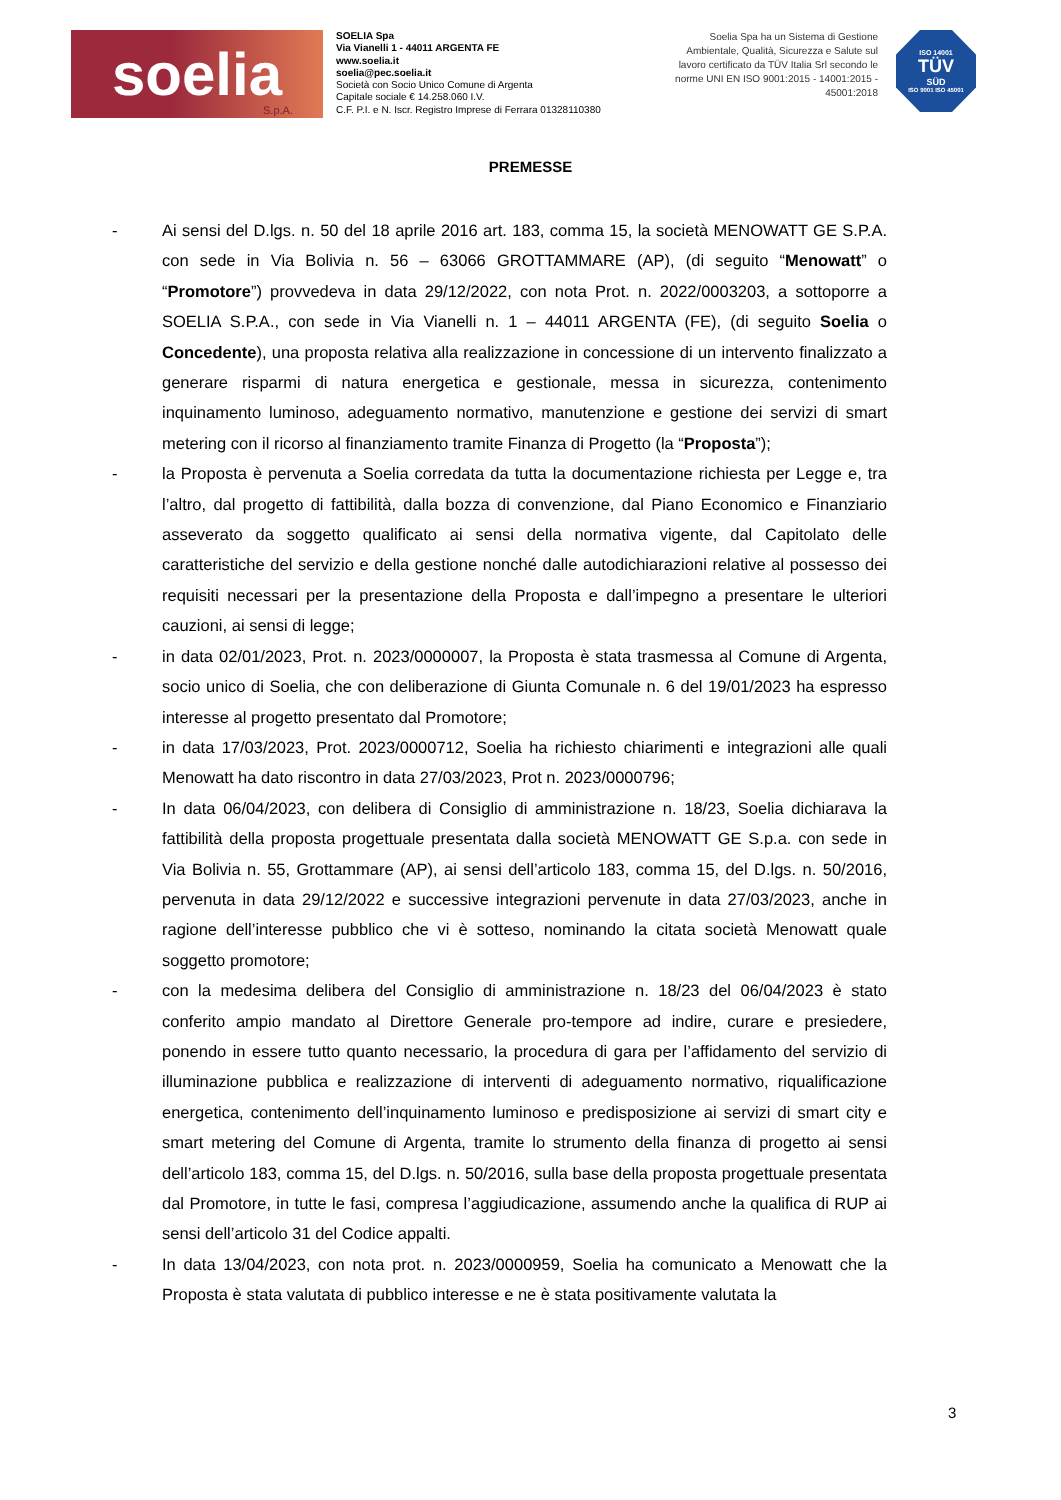soelia
S.p.A.
SOELIA Spa
Via Vianelli 1 - 44011 ARGENTA FE
www.soelia.it
soelia@pec.soelia.it
Società con Socio Unico Comune di Argenta
Capitale sociale € 14.258.060 I.V.
C.F. P.I. e N. Iscr. Registro Imprese di Ferrara 01328110380
Soelia Spa ha un Sistema di Gestione Ambientale, Qualità, Sicurezza e Salute sul lavoro certificato da TÜV Italia Srl secondo le norme UNI EN ISO 9001:2015 - 14001:2015 - 45001:2018
ISO 14001
TÜV
SÜD
ISO 9001 ISO 45001
PREMESSE
- Ai sensi del D.lgs. n. 50 del 18 aprile 2016 art. 183, comma 15, la società MENOWATT GE S.P.A. con sede in Via Bolivia n. 56 – 63066 GROTTAMMARE (AP), (di seguito “Menowatt” o “Promotore”) provvedeva in data 29/12/2022, con nota Prot. n. 2022/0003203, a sottoporre a SOELIA S.P.A., con sede in Via Vianelli n. 1 – 44011 ARGENTA (FE), (di seguito Soelia o Concedente), una proposta relativa alla realizzazione in concessione di un intervento finalizzato a generare risparmi di natura energetica e gestionale, messa in sicurezza, contenimento inquinamento luminoso, adeguamento normativo, manutenzione e gestione dei servizi di smart metering con il ricorso al finanziamento tramite Finanza di Progetto (la “Proposta”);
- la Proposta è pervenuta a Soelia corredata da tutta la documentazione richiesta per Legge e, tra l’altro, dal progetto di fattibilità, dalla bozza di convenzione, dal Piano Economico e Finanziario asseverato da soggetto qualificato ai sensi della normativa vigente, dal Capitolato delle caratteristiche del servizio e della gestione nonché dalle autodichiarazioni relative al possesso dei requisiti necessari per la presentazione della Proposta e dall’impegno a presentare le ulteriori cauzioni, ai sensi di legge;
- in data 02/01/2023, Prot. n. 2023/0000007, la Proposta è stata trasmessa al Comune di Argenta, socio unico di Soelia, che con deliberazione di Giunta Comunale n. 6 del 19/01/2023 ha espresso interesse al progetto presentato dal Promotore;
- in data 17/03/2023, Prot. 2023/0000712, Soelia ha richiesto chiarimenti e integrazioni alle quali Menowatt ha dato riscontro in data 27/03/2023, Prot n. 2023/0000796;
- In data 06/04/2023, con delibera di Consiglio di amministrazione n. 18/23, Soelia dichiarava la fattibilità della proposta progettuale presentata dalla società MENOWATT GE S.p.a. con sede in Via Bolivia n. 55, Grottammare (AP), ai sensi dell’articolo 183, comma 15, del D.lgs. n. 50/2016, pervenuta in data 29/12/2022 e successive integrazioni pervenute in data 27/03/2023, anche in ragione dell’interesse pubblico che vi è sotteso, nominando la citata società Menowatt quale soggetto promotore;
- con la medesima delibera del Consiglio di amministrazione n. 18/23 del 06/04/2023 è stato conferito ampio mandato al Direttore Generale pro-tempore ad indire, curare e presiedere, ponendo in essere tutto quanto necessario, la procedura di gara per l’affidamento del servizio di illuminazione pubblica e realizzazione di interventi di adeguamento normativo, riqualificazione energetica, contenimento dell’inquinamento luminoso e predisposizione ai servizi di smart city e smart metering del Comune di Argenta, tramite lo strumento della finanza di progetto ai sensi dell’articolo 183, comma 15, del D.lgs. n. 50/2016, sulla base della proposta progettuale presentata dal Promotore, in tutte le fasi, compresa l’aggiudicazione, assumendo anche la qualifica di RUP ai sensi dell’articolo 31 del Codice appalti.
- In data 13/04/2023, con nota prot. n. 2023/0000959, Soelia ha comunicato a Menowatt che la Proposta è stata valutata di pubblico interesse e ne è stata positivamente valutata la
3